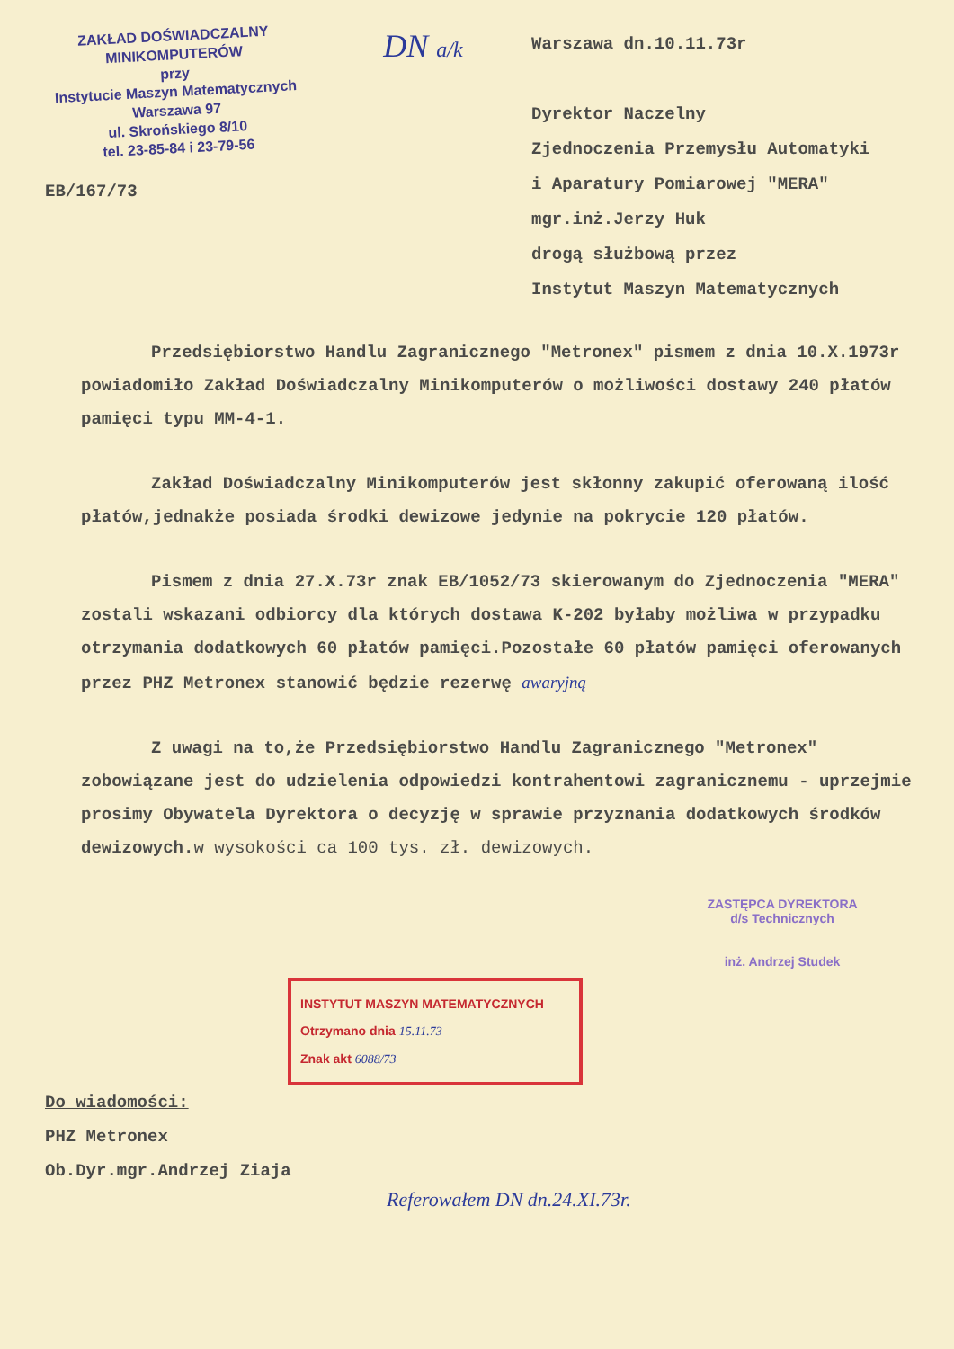ZAKŁAD DOŚWIADCZALNY
MINIKOMPUTERÓW
przy
Instytucie Maszyn Matematycznych
Warszawa 97
ul. Skrońskiego 8/10
tel. 23-85-84 i 23-79-56
DN a/k
Warszawa dn.10.11.73r
Dyrektor Naczelny
Zjednoczenia Przemysłu Automatyki
i Aparatury Pomiarowej "MERA"
mgr.inż.Jerzy Huk
drogą służbową przez
Instytut Maszyn Matematycznych
EB/167/73
Przedsiębiorstwo Handlu Zagranicznego "Metronex" pismem z dnia 10.X.1973r powiadomiło Zakład Doświadczalny Minikomputerów o możliwości dostawy 240 płatów pamięci typu MM-4-1.
Zakład Doświadczalny Minikomputerów jest skłonny zakupić oferowaną ilość płatów,jednakże posiada środki dewizowe jedynie na pokrycie 120 płatów.
Pismem z dnia 27.X.73r znak EB/1052/73 skierowanym do Zjednoczenia "MERA" zostali wskazani odbiorcy dla których dostawa K-202 byłaby możliwa w przypadku otrzymania dodatkowych 60 płatów pamięci.Pozostałe 60 płatów pamięci oferowanych przez PHZ Metronex stanowić będzie rezerwę awaryjną
Z uwagi na to,że Przedsiębiorstwo Handlu Zagranicznego "Metronex" zobowiązane jest do udzielenia odpowiedzi kontrahentowi zagranicznemu - uprzejmie prosimy Obywatela Dyrektora o decyzję w sprawie przyznania dodatkowych środków dewizowych.w wysokości ca 100 tys. zł. dewizowych.
ZASTĘPCA DYREKTORA
d/s Technicznych
inż. Andrzej Studek
INSTYTUT MASZYN MATEMATYCZNYCH
Otrzymano dnia 15.11.73
Znak akt 6088/73
Do wiadomości:
PHZ Metronex
Ob.Dyr.mgr.Andrzej Ziaja
Referowałem DN dn.24.XI.73r.